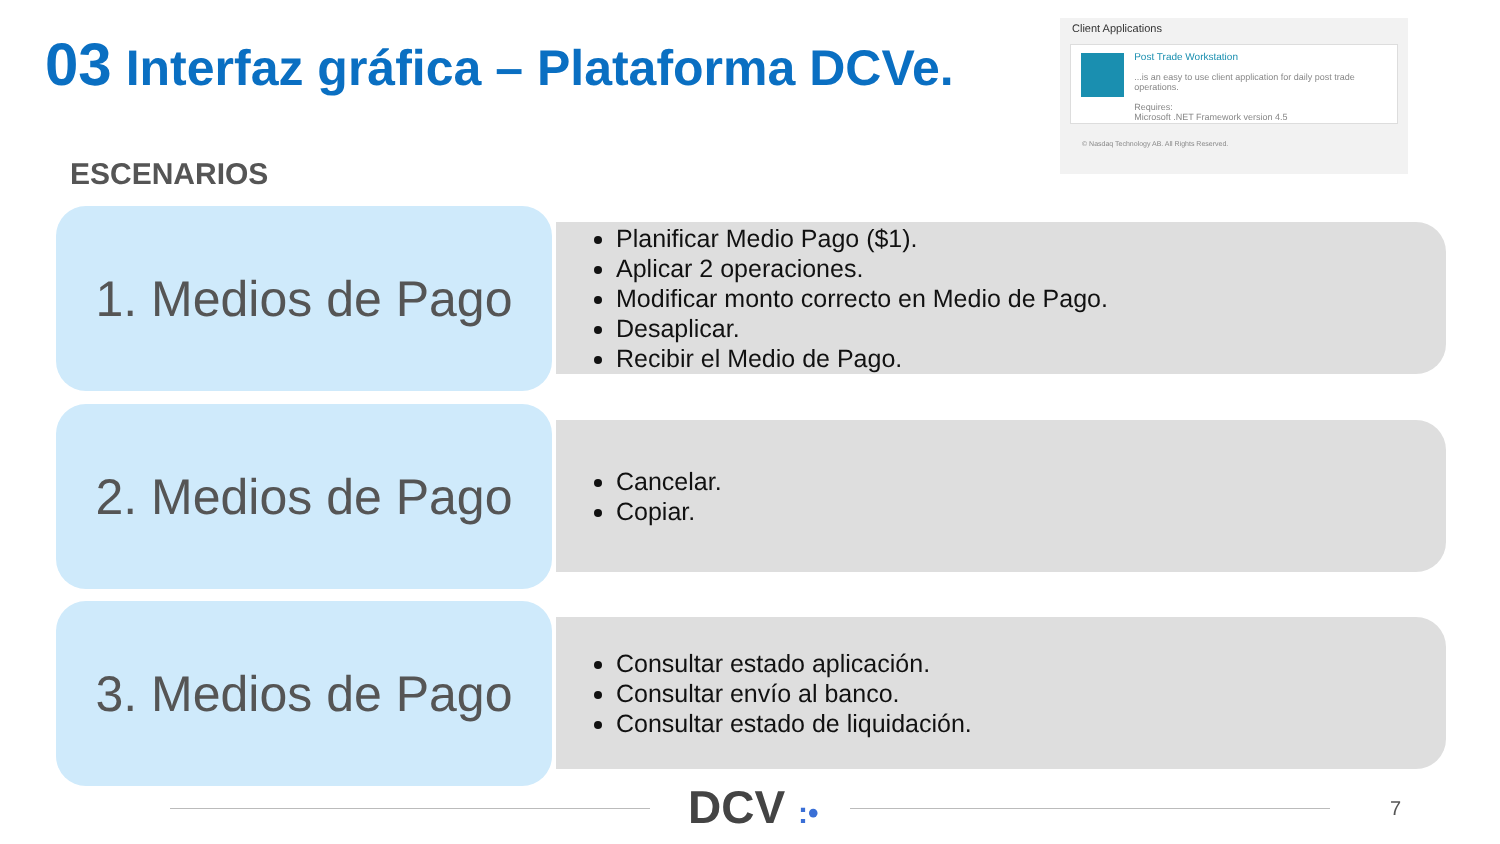03 Interfaz gráfica – Plataforma DCVe.
Client Applications
Post Trade Workstation
...is an easy to use client application for daily post trade operations.
Requires:
Microsoft .NET Framework version 4.5
© Nasdaq Technology AB. All Rights Reserved.
ESCENARIOS
1. Medios de Pago
Planificar Medio Pago ($1).
Aplicar 2 operaciones.
Modificar monto correcto en Medio de Pago.
Desaplicar.
Recibir el Medio de Pago.
2. Medios de Pago
Cancelar.
Copiar.
3. Medios de Pago
Consultar estado aplicación.
Consultar envío al banco.
Consultar estado de liquidación.
DCV :• 7